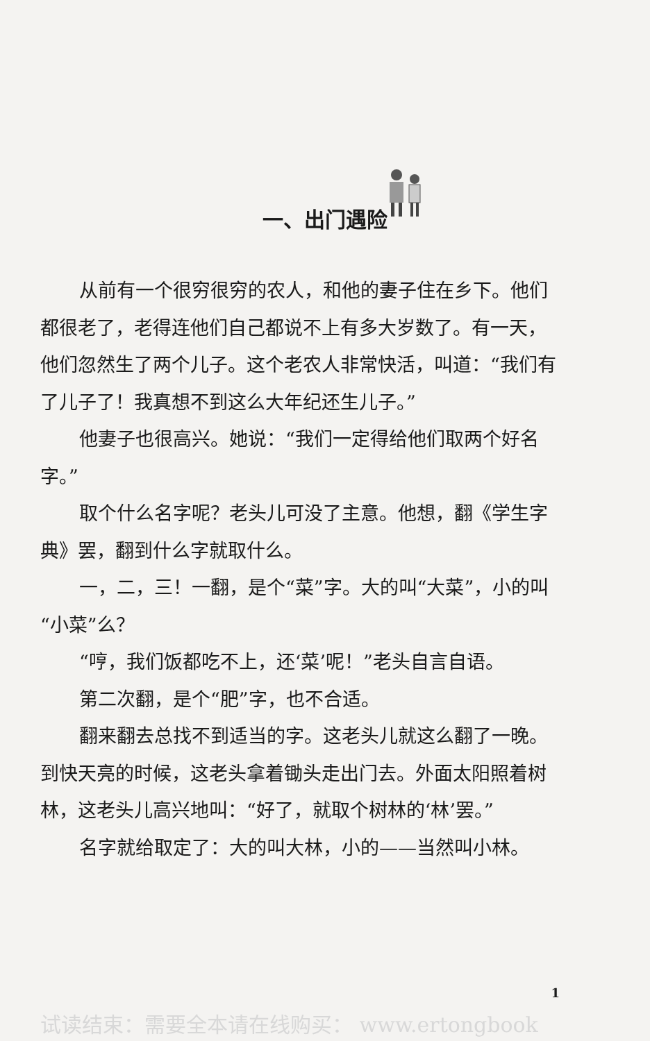一、出门遇险
从前有一个很穷很穷的农人，和他的妻子住在乡下。他们都很老了，老得连他们自己都说不上有多大岁数了。有一天，他们忽然生了两个儿子。这个老农人非常快活，叫道：“我们有了儿子了！我真想不到这么大年纪还生儿子。”
他妻子也很高兴。她说：“我们一定得给他们取两个好名字。”
取个什么名字呢？老头儿可没了主意。他想，翻《学生字典》罢，翻到什么字就取什么。
一，二，三！一翻，是个“菜”字。大的叫“大菜”，小的叫“小菜”么？
“哼，我们饭都吃不上，还‘菜’呢！”老头自言自语。
第二次翻，是个“肥”字，也不合适。
翻来翻去总找不到适当的字。这老头儿就这么翻了一晚。到快天亮的时候，这老头拿着锄头走出门去。外面太阳照着树林，这老头儿高兴地叫：“好了，就取个树林的‘林’罢。”
名字就给取定了：大的叫大林，小的——当然叫小林。
1
试读结束：需要全本请在线购买： www.ertongbook